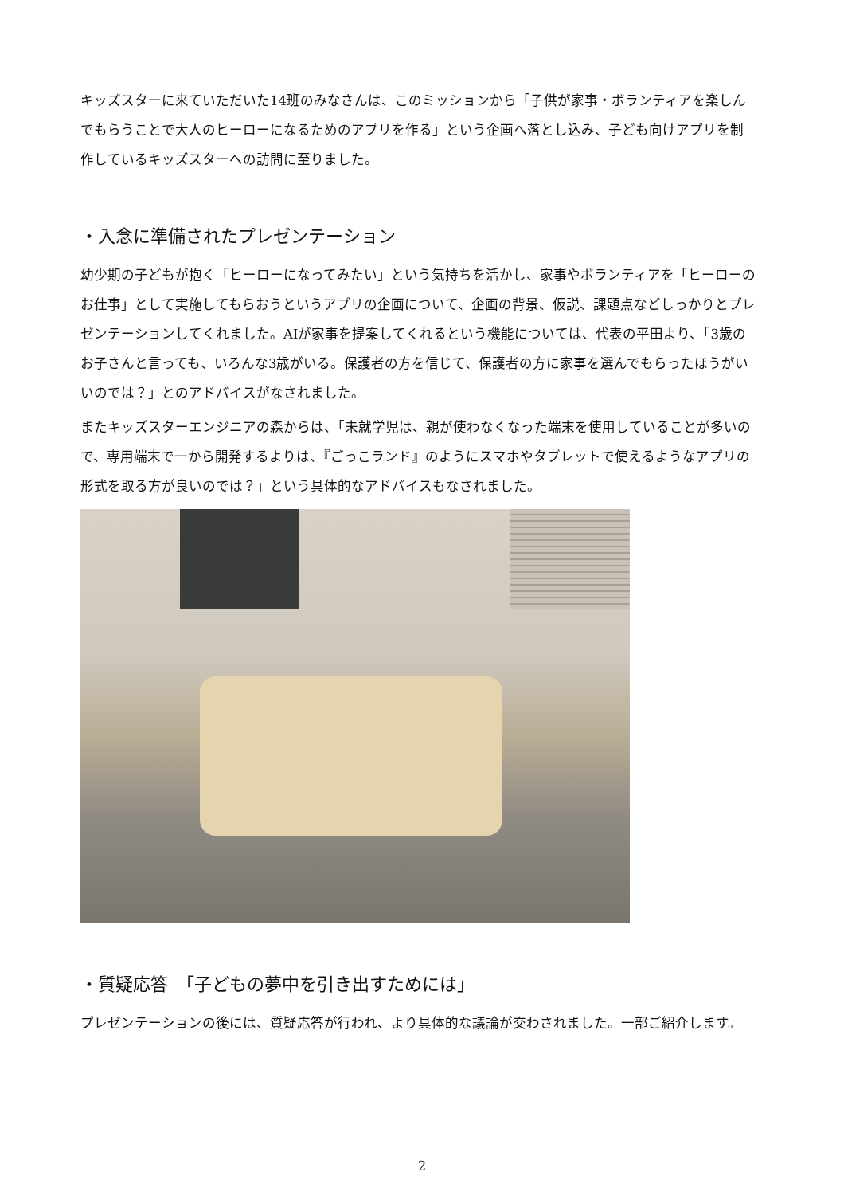キッズスターに来ていただいた14班のみなさんは、このミッションから「子供が家事・ボランティアを楽しんでもらうことで大人のヒーローになるためのアプリを作る」という企画へ落とし込み、子ども向けアプリを制作しているキッズスターへの訪問に至りました。
・入念に準備されたプレゼンテーション
幼少期の子どもが抱く「ヒーローになってみたい」という気持ちを活かし、家事やボランティアを「ヒーローのお仕事」として実施してもらおうというアプリの企画について、企画の背景、仮説、課題点などしっかりとプレゼンテーションしてくれました。AIが家事を提案してくれるという機能については、代表の平田より、「3歳のお子さんと言っても、いろんな3歳がいる。保護者の方を信じて、保護者の方に家事を選んでもらったほうがいいのでは？」とのアドバイスがなされました。
またキッズスターエンジニアの森からは、「未就学児は、親が使わなくなった端末を使用していることが多いので、専用端末で一から開発するよりは、『ごっこランド』のようにスマホやタブレットで使えるようなアプリの形式を取る方が良いのでは？」という具体的なアドバイスもなされました。
・質疑応答　「子どもの夢中を引き出すためには」
プレゼンテーションの後には、質疑応答が行われ、より具体的な議論が交わされました。一部ご紹介します。
2